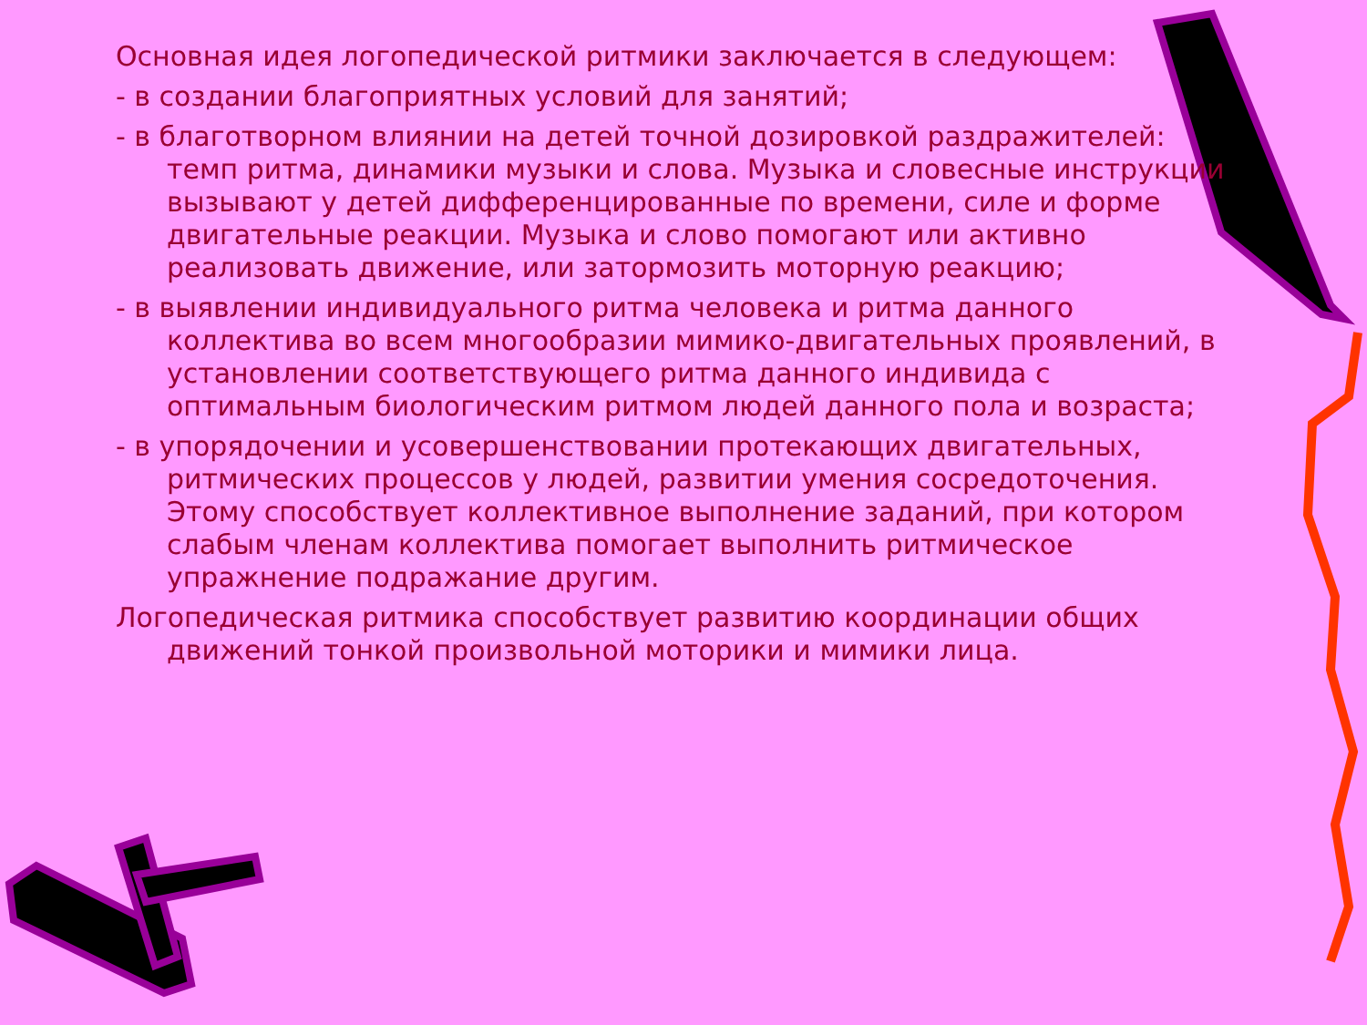Основная идея логопедической ритмики заключается в следующем:
- в создании благоприятных условий для занятий;
- в благотворном влиянии на детей точной дозировкой раздражителей: темп ритма, динамики музыки и слова. Музыка и словесные инструкции вызывают у детей дифференцированные по времени, силе и форме двигательные реакции. Музыка и слово помогают или активно реализовать движение, или затормозить моторную реакцию;
- в выявлении индивидуального ритма человека и ритма данного коллектива во всем многообразии мимико-двигательных проявлений, в установлении соответствующего ритма данного индивида с оптимальным биологическим ритмом людей данного пола и возраста;
- в упорядочении и усовершенствовании протекающих двигательных, ритмических процессов у людей, развитии умения сосредоточения. Этому способствует коллективное выполнение заданий, при котором слабым членам коллектива помогает выполнить ритмическое упражнение подражание другим.
Логопедическая ритмика способствует развитию координации общих движений тонкой произвольной моторики и мимики лица.